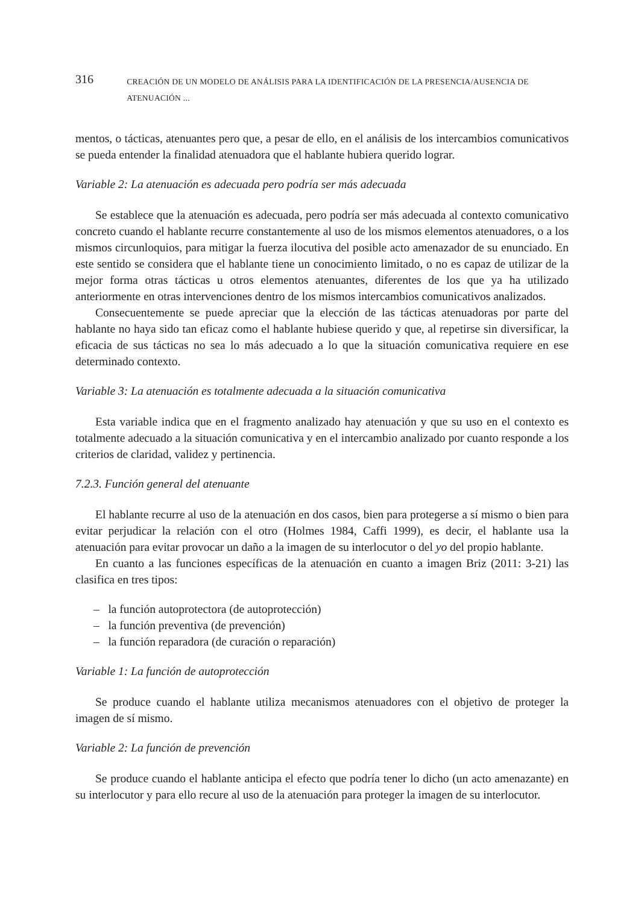316 CREACIÓN DE UN MODELO DE ANÁLISIS PARA LA IDENTIFICACIÓN DE LA PRESENCIA/AUSENCIA DE ATENUACIÓN ...
mentos, o tácticas, atenuantes pero que, a pesar de ello, en el análisis de los intercambios comunicativos se pueda entender la finalidad atenuadora que el hablante hubiera querido lograr.
Variable 2: La atenuación es adecuada pero podría ser más adecuada
Se establece que la atenuación es adecuada, pero podría ser más adecuada al contexto comunicativo concreto cuando el hablante recurre constantemente al uso de los mismos elementos atenuadores, o a los mismos circunloquios, para mitigar la fuerza ilocutiva del posible acto amenazador de su enunciado. En este sentido se considera que el hablante tiene un conocimiento limitado, o no es capaz de utilizar de la mejor forma otras tácticas u otros elementos atenuantes, diferentes de los que ya ha utilizado anteriormente en otras intervenciones dentro de los mismos intercambios comunicativos analizados.
Consecuentemente se puede apreciar que la elección de las tácticas atenuadoras por parte del hablante no haya sido tan eficaz como el hablante hubiese querido y que, al repetirse sin diversificar, la eficacia de sus tácticas no sea lo más adecuado a lo que la situación comunicativa requiere en ese determinado contexto.
Variable 3: La atenuación es totalmente adecuada a la situación comunicativa
Esta variable indica que en el fragmento analizado hay atenuación y que su uso en el contexto es totalmente adecuado a la situación comunicativa y en el intercambio analizado por cuanto responde a los criterios de claridad, validez y pertinencia.
7.2.3. Función general del atenuante
El hablante recurre al uso de la atenuación en dos casos, bien para protegerse a sí mismo o bien para evitar perjudicar la relación con el otro (Holmes 1984, Caffi 1999), es decir, el hablante usa la atenuación para evitar provocar un daño a la imagen de su interlocutor o del yo del propio hablante.
En cuanto a las funciones específicas de la atenuación en cuanto a imagen Briz (2011: 3-21) las clasifica en tres tipos:
– la función autoprotectora (de autoprotección)
– la función preventiva (de prevención)
– la función reparadora (de curación o reparación)
Variable 1: La función de autoprotección
Se produce cuando el hablante utiliza mecanismos atenuadores con el objetivo de proteger la imagen de sí mismo.
Variable 2: La función de prevención
Se produce cuando el hablante anticipa el efecto que podría tener lo dicho (un acto amenazante) en su interlocutor y para ello recure al uso de la atenuación para proteger la imagen de su interlocutor.